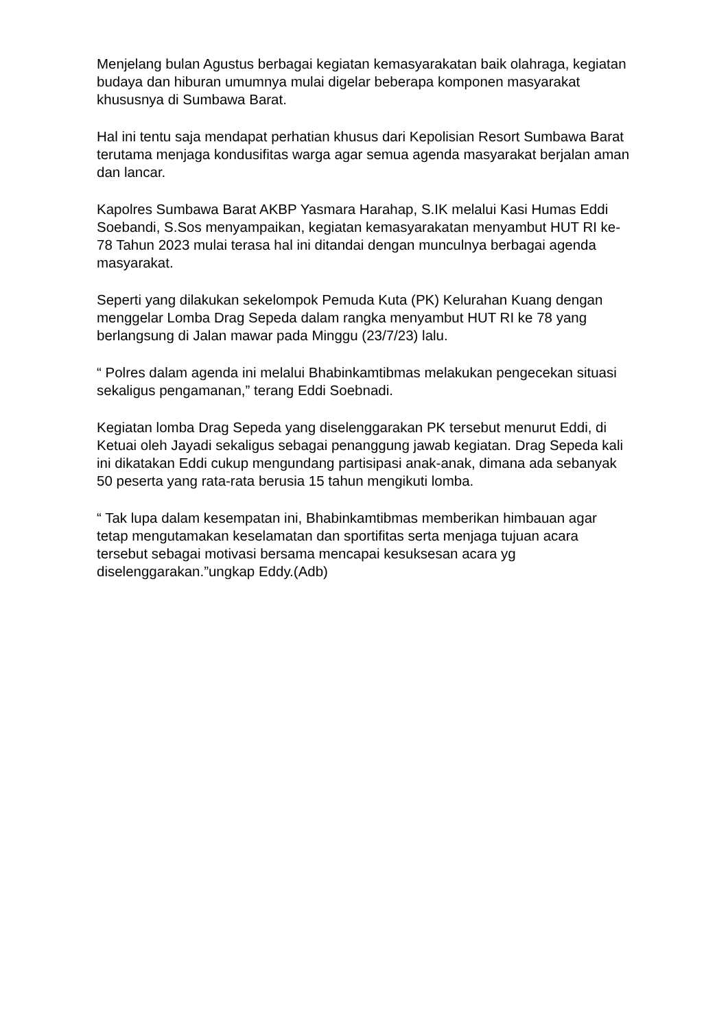Menjelang bulan Agustus berbagai kegiatan kemasyarakatan baik olahraga, kegiatan budaya dan hiburan umumnya mulai digelar beberapa komponen masyarakat khususnya di Sumbawa Barat.
Hal ini tentu saja mendapat perhatian khusus dari Kepolisian Resort Sumbawa Barat terutama menjaga kondusifitas warga agar semua agenda masyarakat berjalan aman dan lancar.
Kapolres Sumbawa Barat AKBP Yasmara Harahap, S.IK melalui Kasi Humas Eddi Soebandi, S.Sos menyampaikan, kegiatan kemasyarakatan menyambut HUT RI ke- 78 Tahun 2023 mulai terasa hal ini ditandai dengan munculnya berbagai agenda masyarakat.
Seperti yang dilakukan sekelompok Pemuda Kuta (PK) Kelurahan Kuang dengan menggelar Lomba Drag Sepeda dalam rangka menyambut HUT RI ke 78 yang berlangsung di Jalan mawar pada Minggu (23/7/23) lalu.
“ Polres dalam agenda ini melalui Bhabinkamtibmas melakukan pengecekan situasi sekaligus pengamanan,” terang Eddi Soebnadi.
Kegiatan lomba Drag Sepeda yang diselenggarakan PK tersebut menurut Eddi, di Ketuai oleh Jayadi sekaligus sebagai penanggung jawab kegiatan. Drag Sepeda kali ini dikatakan Eddi cukup mengundang partisipasi anak-anak, dimana ada sebanyak 50 peserta yang rata-rata berusia 15 tahun mengikuti lomba.
“ Tak lupa dalam kesempatan ini, Bhabinkamtibmas memberikan himbauan agar tetap mengutamakan keselamatan dan sportifitas serta menjaga tujuan acara tersebut sebagai motivasi bersama mencapai kesuksesan acara yg diselenggarakan.”ungkap Eddy.(Adb)